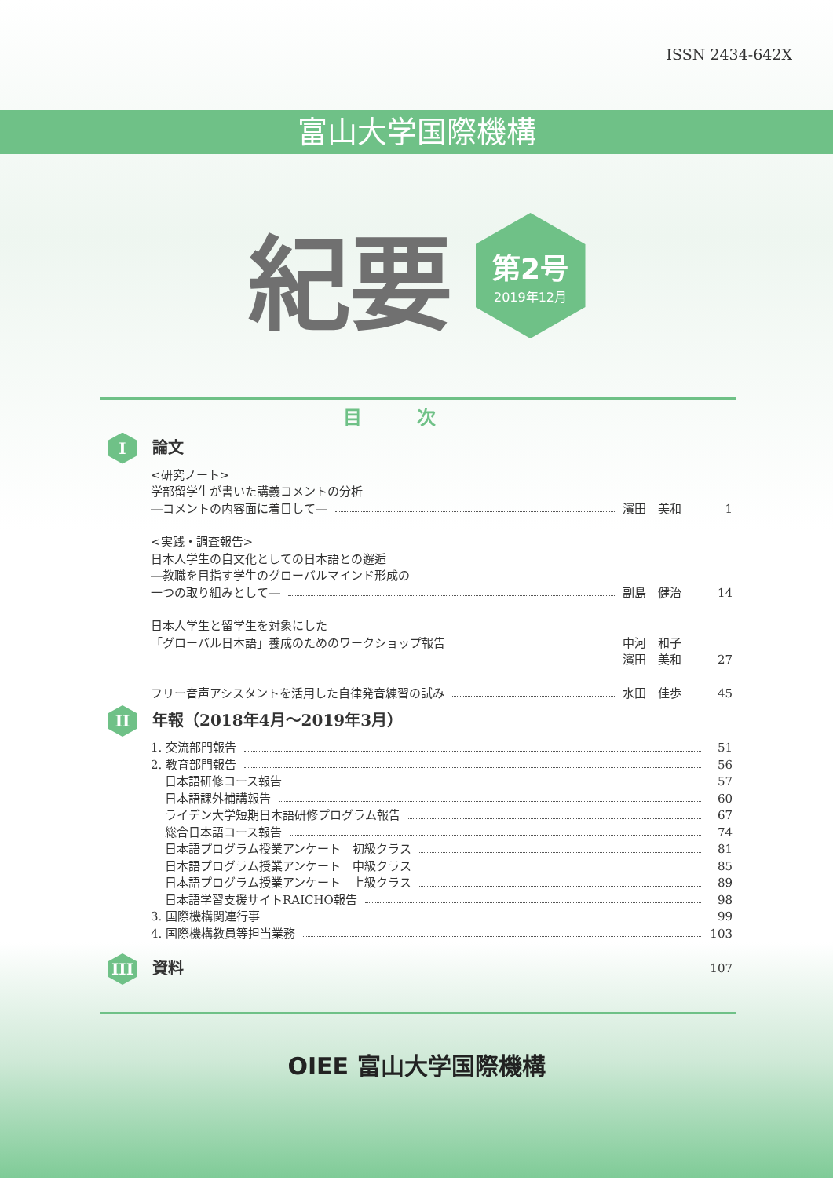ISSN 2434-642X
富山大学国際機構
紀要
第2号
2019年12月
目次
I論文
<研究ノート>
学部留学生が書いた講義コメントの分析
―コメントの内容面に着目して― 濱田　美和 1
<実践・調査報告>
日本人学生の自文化としての日本語との邂逅
―教職を目指す学生のグローバルマインド形成の
一つの取り組みとして― 副島　健治 14
日本人学生と留学生を対象にした
「グローバル日本語」養成のためのワークショップ報告 中河　和子
濱田　美和 27
フリー音声アシスタントを活用した自律発音練習の試み 水田　佳歩 45
II 年報（2018年4月～2019年3月）
1. 交流部門報告 51
2. 教育部門報告 56
日本語研修コース報告 57
日本語課外補講報告 60
ライデン大学短期日本語研修プログラム報告 67
総合日本語コース報告 74
日本語プログラム授業アンケート　初級クラス 81
日本語プログラム授業アンケート　中級クラス 85
日本語プログラム授業アンケート　上級クラス 89
日本語学習支援サイトRAICHO報告 98
3. 国際機構関連行事 99
4. 国際機構教員等担当業務 103
III 資料 107
OIEE 富山大学国際機構